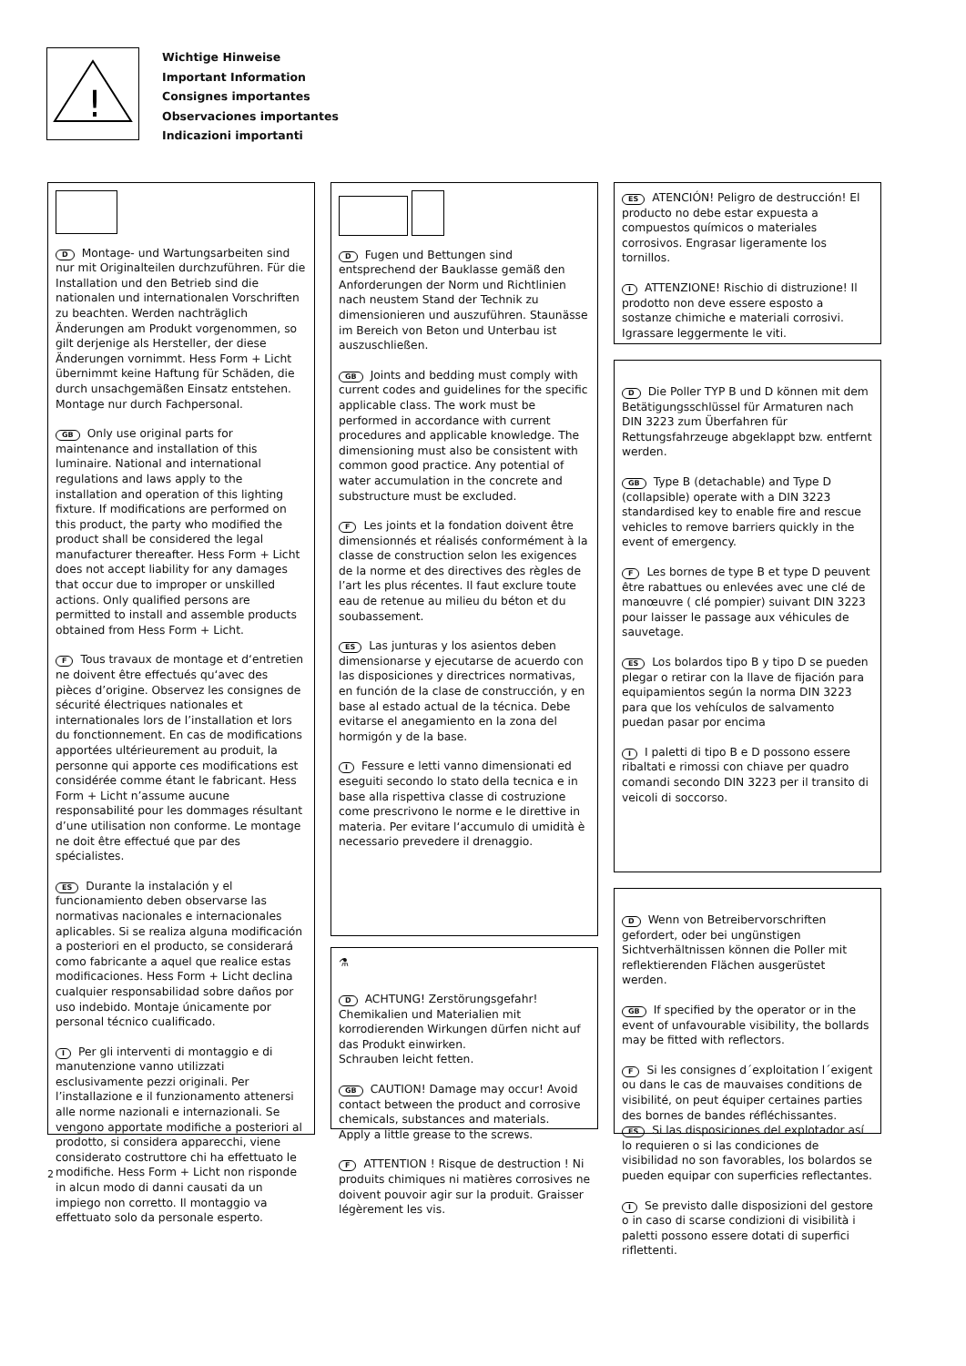!
Wichtige Hinweise
Important Information
Consignes importantes
Observaciones importantes
Indicazioni importanti
D Montage- und Wartungsarbeiten sind nur mit Originalteilen durchzuführen. Für die Installation und den Betrieb sind die nationalen und internationalen Vorschriften zu beachten. Werden nachträglich Änderungen am Produkt vorgenommen, so gilt derjenige als Hersteller, der diese Änderungen vornimmt. Hess Form + Licht übernimmt keine Haftung für Schäden, die durch unsachgemäßen Einsatz entstehen. Montage nur durch Fachpersonal.
GB Only use original parts for maintenance and installation of this luminaire. National and international regulations and laws apply to the installation and operation of this lighting fixture. If modifications are performed on this product, the party who modified the product shall be considered the legal manufacturer thereafter. Hess Form + Licht does not accept liability for any damages that occur due to improper or unskilled actions. Only qualified persons are permitted to install and assemble products obtained from Hess Form + Licht.
F Tous travaux de montage et d‘entretien ne doivent être effectués qu‘avec des pièces d’origine. Observez les consignes de sécurité électriques nationales et internationales lors de l’installation et lors du fonctionnement. En cas de modifications apportées ultérieurement au produit, la personne qui apporte ces modifications est considérée comme étant le fabricant. Hess Form + Licht n’assume aucune responsabilité pour les dommages résultant d’une utilisation non conforme. Le montage ne doit être effectué que par des spécialistes.
ES Durante la instalación y el funcionamiento deben observarse las normativas nacionales e internacionales aplicables. Si se realiza alguna modificación a posteriori en el producto, se considerará como fabricante a aquel que realice estas modificaciones. Hess Form + Licht declina cualquier responsabilidad sobre daños por uso indebido. Montaje únicamente por personal técnico cualificado.
I Per gli interventi di montaggio e di manutenzione vanno utilizzati esclusivamente pezzi originali. Per l’installazione e il funzionamento attenersi alle norme nazionali e internazionali. Se vengono apportate modifiche a posteriori al prodotto, si considera apparecchi, viene considerato costruttore chi ha effettuato le modifiche. Hess Form + Licht non risponde in alcun modo di danni causati da un impiego non corretto. Il montaggio va effettuato solo da personale esperto.
D Fugen und Bettungen sind entsprechend der Bauklasse gemäß den Anforderungen der Norm und Richtlinien nach neustem Stand der Technik zu dimensionieren und auszuführen. Staunässe im Bereich von Beton und Unterbau ist auszuschließen.
GB Joints and bedding must comply with current codes and guidelines for the specific applicable class. The work must be performed in accordance with current procedures and applicable knowledge. The dimensioning must also be consistent with common good practice. Any potential of water accumulation in the concrete and substructure must be excluded.
F Les joints et la fondation doivent être dimensionnés et réalisés conformément à la classe de construction selon les exigences de la norme et des directives des règles de l’art les plus récentes. Il faut exclure toute eau de retenue au milieu du béton et du soubassement.
ES Las junturas y los asientos deben dimensionarse y ejecutarse de acuerdo con las disposiciones y directrices normativas, en función de la clase de construcción, y en base al estado actual de la técnica. Debe evitarse el anegamiento en la zona del hormigón y de la base.
I Fessure e letti vanno dimensionati ed eseguiti secondo lo stato della tecnica e in base alla rispettiva classe di costruzione come prescrivono le norme e le direttive in materia. Per evitare l‘accumulo di umidità è necessario prevedere il drenaggio.
⚗
D ACHTUNG! Zerstörungsgefahr! Chemikalien und Materialien mit korrodierenden Wirkungen dürfen nicht auf das Produkt einwirken.
Schrauben leicht fetten.
GB CAUTION! Damage may occur! Avoid contact between the product and corrosive chemicals, substances and materials.
Apply a little grease to the screws.
F ATTENTION ! Risque de destruction ! Ni produits chimiques ni matières corrosives ne doivent pouvoir agir sur la produit. Graisser légèrement les vis.
ES ATENCIÓN! Peligro de destrucción! El producto no debe estar expuesta a compuestos químicos o materiales corrosivos. Engrasar ligeramente los tornillos.
I ATTENZIONE! Rischio di distruzione! Il prodotto non deve essere esposto a sostanze chimiche e materiali corrosivi.
Igrassare leggermente le viti.
D Die Poller TYP B und D können mit dem Betätigungsschlüssel für Armaturen nach DIN 3223 zum Überfahren für Rettungsfahrzeuge abgeklappt bzw. entfernt werden.
GB Type B (detachable) and Type D (collapsible) operate with a DIN 3223 standardised key to enable fire and rescue vehicles to remove barriers quickly in the event of emergency.
F Les bornes de type B et type D peuvent être rabattues ou enlevées avec une clé de manœuvre ( clé pompier) suivant DIN 3223 pour laisser le passage aux véhicules de sauvetage.
ES Los bolardos tipo B y tipo D se pueden plegar o retirar con la llave de fijación para equipamientos según la norma DIN 3223 para que los vehículos de salvamento puedan pasar por encima
I I paletti di tipo B e D possono essere ribaltati e rimossi con chiave per quadro comandi secondo DIN 3223 per il transito di veicoli di soccorso.
D Wenn von Betreibervorschriften gefordert, oder bei ungünstigen Sichtverhältnissen können die Poller mit reflektierenden Flächen ausgerüstet werden.
GB If specified by the operator or in the event of unfavourable visibility, the bollards may be fitted with reflectors.
F Si les consignes d´exploitation l´exigent ou dans le cas de mauvaises conditions de visibilité, on peut équiper certaines parties des bornes de bandes réfléchissantes.
ES Si las disposiciones del explotador así lo requieren o si las condiciones de visibilidad no son favorables, los bolardos se pueden equipar con superficies reflectantes.
I Se previsto dalle disposizioni del gestore o in caso di scarse condizioni di visibilità i paletti possono essere dotati di superfici riflettenti.
2